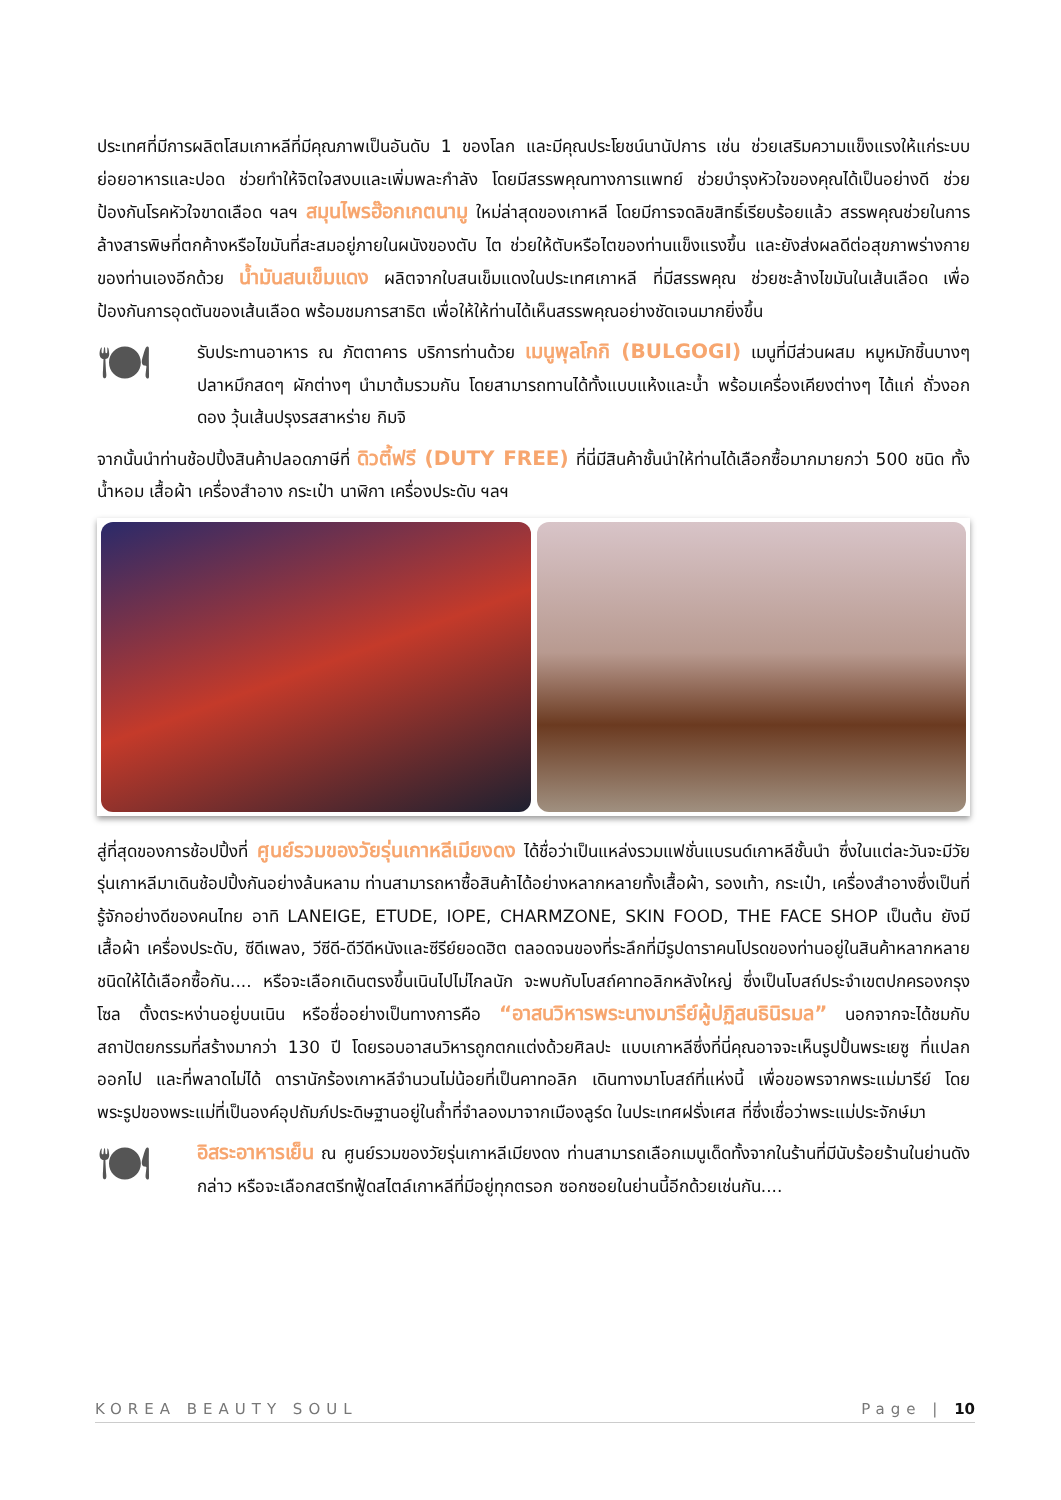ประเทศที่มีการผลิตโสมเกาหลีที่มีคุณภาพเป็นอันดับ 1 ของโลก และมีคุณประโยชน์นานัปการ เช่น ช่วยเสริมความแข็งแรงให้แก่ระบบย่อยอาหารและปอด ช่วยทำให้จิตใจสงบและเพิ่มพละกำลัง โดยมีสรรพคุณทางการแพทย์ ช่วยบำรุงหัวใจของคุณได้เป็นอย่างดี ช่วยป้องกันโรคหัวใจขาดเลือด ฯลฯ สมุนไพรฮ๊อกเกตนามู ใหม่ล่าสุดของเกาหลี โดยมีการจดลิขสิทธิ์เรียบร้อยแล้ว สรรพคุณช่วยในการล้างสารพิษที่ตกค้างหรือไขมันที่สะสมอยู่ภายในผนังของตับ ไต ช่วยให้ตับหรือไตของท่านแข็งแรงขึ้น และยังส่งผลดีต่อสุขภาพร่างกายของท่านเองอีกด้วย น้ำมันสนเข็มแดง ผลิตจากใบสนเข็มแดงในประเทศเกาหลี ที่มีสรรพคุณ ช่วยชะล้างไขมันในเส้นเลือด เพื่อป้องกันการอุดตันของเส้นเลือด พร้อมชมการสาธิต เพื่อให้ให้ท่านได้เห็นสรรพคุณอย่างชัดเจนมากยิ่งขึ้น
🍽
รับประทานอาหาร ณ ภัตตาคาร บริการท่านด้วย เมนูพุลโกกิ (BULGOGI) เมนูที่มีส่วนผสม หมูหมักชิ้นบางๆ ปลาหมึกสดๆ ผักต่างๆ นำมาต้มรวมกัน โดยสามารถทานได้ทั้งแบบแห้งและน้ำ พร้อมเครื่องเคียงต่างๆ ได้แก่ ถั่วงอกดอง วุ้นเส้นปรุงรสสาหร่าย กิมจิ
จากนั้นนำท่านช้อปปิ้งสินค้าปลอดภาษีที่ ดิวตี้ฟรี (DUTY FREE) ที่นี่มีสินค้าชั้นนำให้ท่านได้เลือกซื้อมากมายกว่า 500 ชนิด ทั้ง น้ำหอม เสื้อผ้า เครื่องสำอาง กระเป๋า นาฬิกา เครื่องประดับ ฯลฯ
สู่ที่สุดของการช้อปปิ้งที่ ศูนย์รวมของวัยรุ่นเกาหลีเมียงดง ได้ชื่อว่าเป็นแหล่งรวมแฟชั่นแบรนด์เกาหลีชั้นนำ ซึ่งในแต่ละวันจะมีวัยรุ่นเกาหลีมาเดินช้อปปิ้งกันอย่างล้นหลาม ท่านสามารถหาซื้อสินค้าได้อย่างหลากหลายทั้งเสื้อผ้า, รองเท้า, กระเป๋า, เครื่องสำอางซึ่งเป็นที่รู้จักอย่างดีของคนไทย อาทิ LANEIGE, ETUDE, IOPE, CHARMZONE, SKIN FOOD, THE FACE SHOP เป็นต้น ยังมี เสื้อผ้า เครื่องประดับ, ซีดีเพลง, วีซีดี-ดีวีดีหนังและซีรีย์ยอดฮิต ตลอดจนของที่ระลึกที่มีรูปดาราคนโปรดของท่านอยู่ในสินค้าหลากหลายชนิดให้ได้เลือกซื้อกัน.... หรือจะเลือกเดินตรงขึ้นเนินไปไม่ไกลนัก จะพบกับโบสถ์คาทอลิกหลังใหญ่ ซึ่งเป็นโบสถ์ประจำเขตปกครองกรุงโซล ตั้งตระหง่านอยู่บนเนิน หรือชื่ออย่างเป็นทางการคือ “อาสนวิหารพระนางมารีย์ผู้ปฏิสนธินิรมล” นอกจากจะได้ชมกับสถาปัตยกรรมที่สร้างมากว่า 130 ปี โดยรอบอาสนวิหารถูกตกแต่งด้วยศิลปะ แบบเกาหลีซึ่งที่นี่คุณอาจจะเห็นรูปปั้นพระเยซู ที่แปลกออกไป และที่พลาดไม่ได้ ดารานักร้องเกาหลีจำนวนไม่น้อยที่เป็นคาทอลิก เดินทางมาโบสถ์ที่แห่งนี้ เพื่อขอพรจากพระแม่มารีย์ โดยพระรูปของพระแม่ที่เป็นองค์อุปถัมภ์ประดิษฐานอยู่ในถ้ำที่จำลองมาจากเมืองลูร์ด ในประเทศฝรั่งเศส ที่ซึ่งเชื่อว่าพระแม่ประจักษ์มา
🍽
อิสระอาหารเย็น ณ ศูนย์รวมของวัยรุ่นเกาหลีเมียงดง ท่านสามารถเลือกเมนูเด็ดทั้งจากในร้านที่มีนับร้อยร้านในย่านดังกล่าว หรือจะเลือกสตรีทฟู้ดสไตล์เกาหลีที่มีอยู่ทุกตรอก ซอกซอยในย่านนี้อีกด้วยเช่นกัน....
KOREA BEAUTY SOUL Page | 10